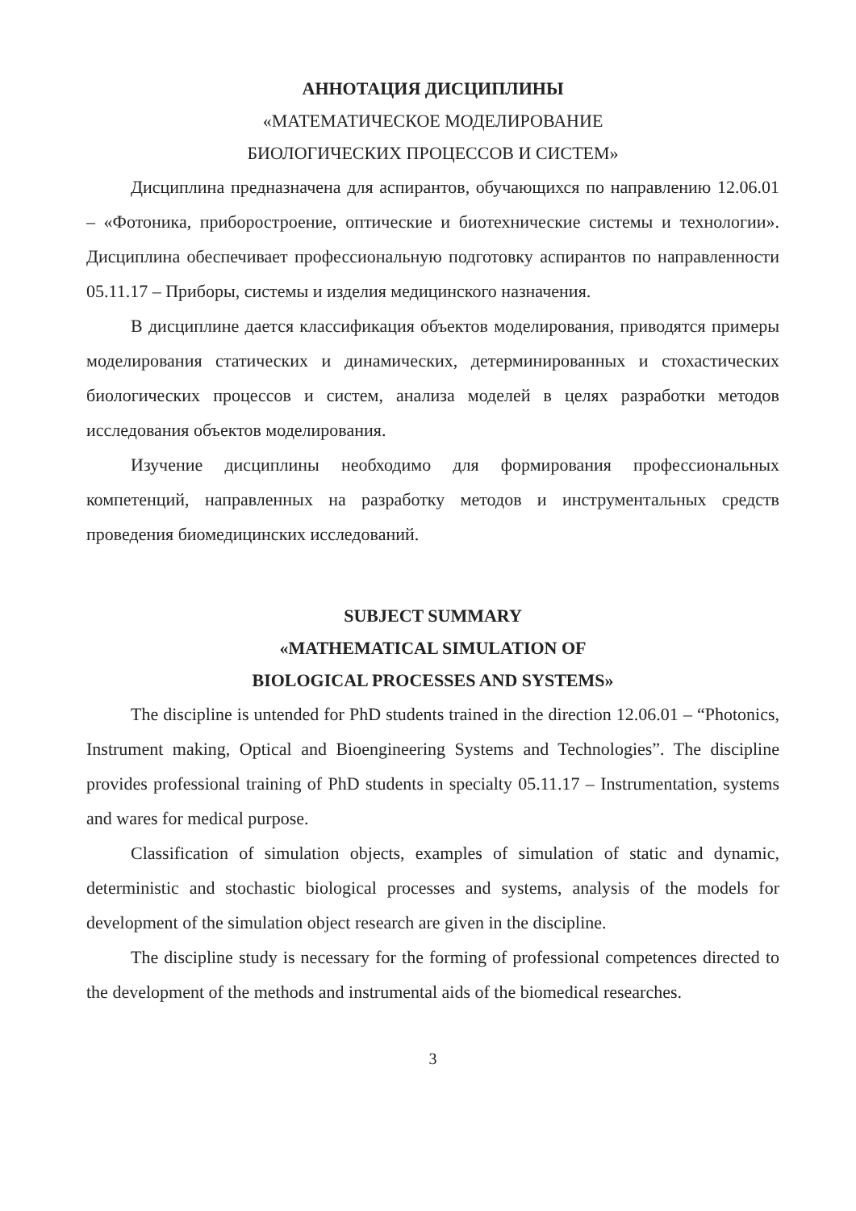АННОТАЦИЯ ДИСЦИПЛИНЫ
«МАТЕМАТИЧЕСКОЕ МОДЕЛИРОВАНИЕ
БИОЛОГИЧЕСКИХ ПРОЦЕССОВ И СИСТЕМ»
Дисциплина предназначена для аспирантов, обучающихся по направлению 12.06.01 – «Фотоника, приборостроение, оптические и биотехнические системы и технологии». Дисциплина обеспечивает профессиональную подготовку аспирантов по направленности 05.11.17 – Приборы, системы и изделия медицинского назначения.
В дисциплине дается классификация объектов моделирования, приводятся примеры моделирования статических и динамических, детерминированных и стохастических биологических процессов и систем, анализа моделей в целях разработки методов исследования объектов моделирования.
Изучение дисциплины необходимо для формирования профессиональных компетенций, направленных на разработку методов и инструментальных средств проведения биомедицинских исследований.
SUBJECT SUMMARY
«MATHEMATICAL SIMULATION OF
BIOLOGICAL PROCESSES AND SYSTEMS»
The discipline is untended for PhD students trained in the direction 12.06.01 – “Photonics, Instrument making, Optical and Bioengineering Systems and Technologies”. The discipline provides professional training of PhD students in specialty 05.11.17 – Instrumentation, systems and wares for medical purpose.
Classification of simulation objects, examples of simulation of static and dynamic, deterministic and stochastic biological processes and systems, analysis of the models for development of the simulation object research are given in the discipline.
The discipline study is necessary for the forming of professional competences directed to the development of the methods and instrumental aids of the biomedical researches.
3